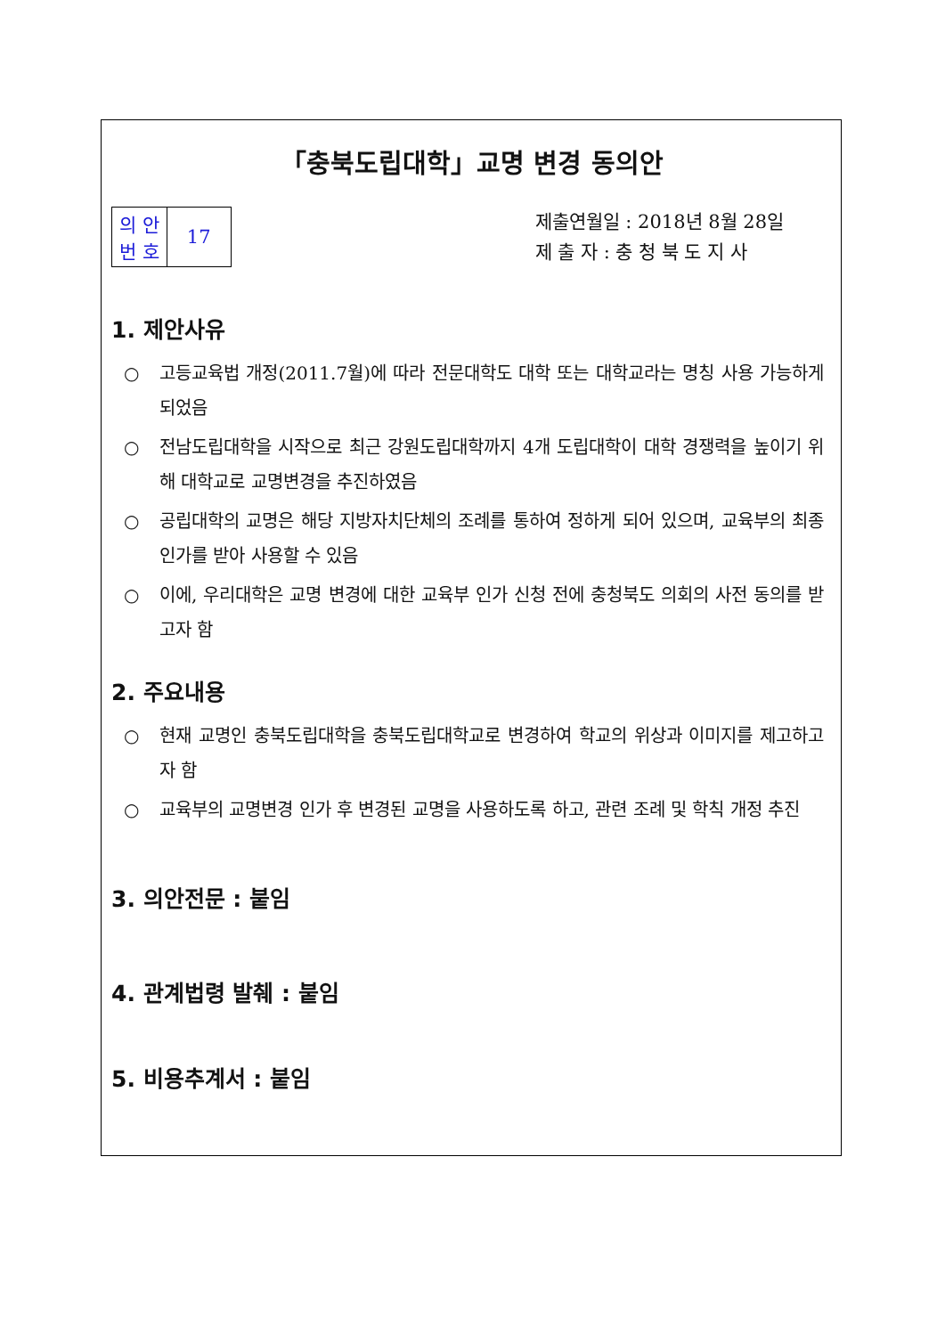「충북도립대학」교명 변경 동의안
| 의 안 번 호 | 17 |
제출연월일 : 2018년 8월 28일
제 출 자 : 충 청 북 도 지 사
1. 제안사유
○ 고등교육법 개정(2011.7월)에 따라 전문대학도 대학 또는 대학교라는 명칭 사용 가능하게 되었음
○ 전남도립대학을 시작으로 최근 강원도립대학까지 4개 도립대학이 대학 경쟁력을 높이기 위해 대학교로 교명변경을 추진하였음
○ 공립대학의 교명은 해당 지방자치단체의 조례를 통하여 정하게 되어 있으며, 교육부의 최종 인가를 받아 사용할 수 있음
○ 이에, 우리대학은 교명 변경에 대한 교육부 인가 신청 전에 충청북도 의회의 사전 동의를 받고자 함
2. 주요내용
○ 현재 교명인 충북도립대학을 충북도립대학교로 변경하여 학교의 위상과 이미지를 제고하고자 함
○ 교육부의 교명변경 인가 후 변경된 교명을 사용하도록 하고, 관련 조례 및 학칙 개정 추진
3. 의안전문 : 붙임
4. 관계법령 발췌 : 붙임
5. 비용추계서 : 붙임